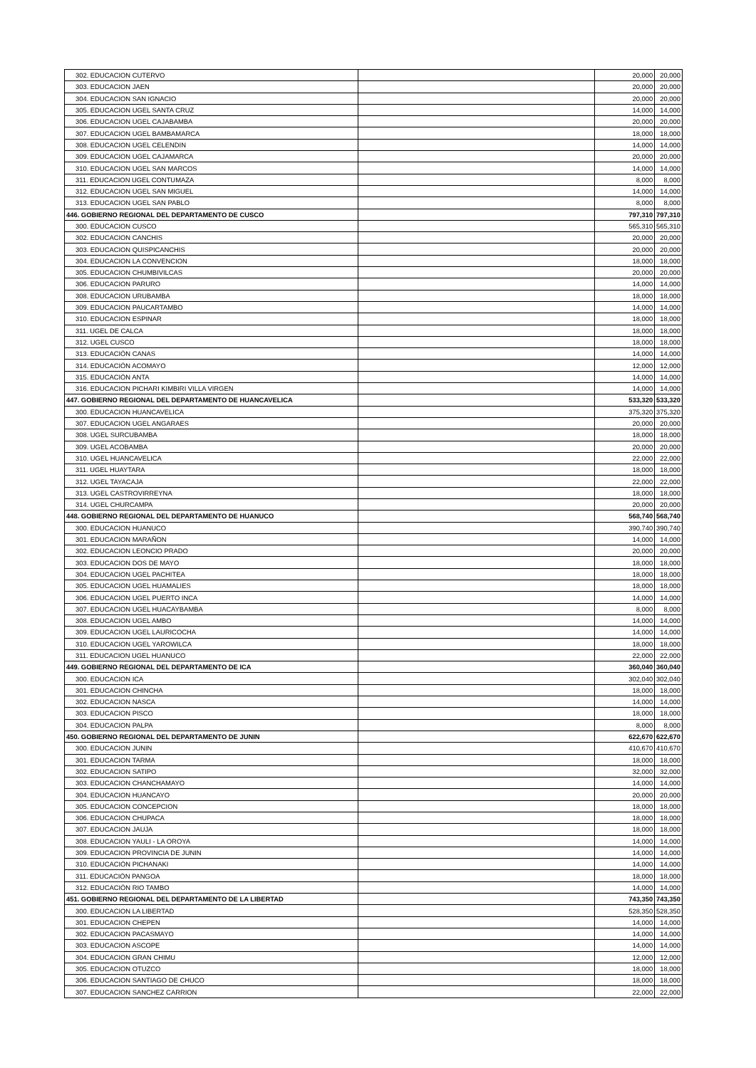| 302. EDUCACION CUTERVO | | 20,000 | 20,000 |
| 303. EDUCACION JAEN | | 20,000 | 20,000 |
| 304. EDUCACION SAN IGNACIO | | 20,000 | 20,000 |
| 305. EDUCACION UGEL SANTA CRUZ | | 14,000 | 14,000 |
| 306. EDUCACION UGEL CAJABAMBA | | 20,000 | 20,000 |
| 307. EDUCACION UGEL BAMBAMARCA | | 18,000 | 18,000 |
| 308. EDUCACION UGEL CELENDIN | | 14,000 | 14,000 |
| 309. EDUCACION UGEL CAJAMARCA | | 20,000 | 20,000 |
| 310. EDUCACION UGEL SAN MARCOS | | 14,000 | 14,000 |
| 311. EDUCACION UGEL CONTUMAZA | | 8,000 | 8,000 |
| 312. EDUCACION UGEL SAN MIGUEL | | 14,000 | 14,000 |
| 313. EDUCACION UGEL SAN PABLO | | 8,000 | 8,000 |
| 446. GOBIERNO REGIONAL DEL DEPARTAMENTO DE CUSCO | | 797,310 | 797,310 |
| 300. EDUCACION CUSCO | | 565,310 | 565,310 |
| 302. EDUCACION CANCHIS | | 20,000 | 20,000 |
| 303. EDUCACION QUISPICANCHIS | | 20,000 | 20,000 |
| 304. EDUCACION LA CONVENCION | | 18,000 | 18,000 |
| 305. EDUCACION CHUMBIVILCAS | | 20,000 | 20,000 |
| 306. EDUCACION PARURO | | 14,000 | 14,000 |
| 308. EDUCACION URUBAMBA | | 18,000 | 18,000 |
| 309. EDUCACION PAUCARTAMBO | | 14,000 | 14,000 |
| 310. EDUCACION ESPINAR | | 18,000 | 18,000 |
| 311. UGEL DE CALCA | | 18,000 | 18,000 |
| 312. UGEL CUSCO | | 18,000 | 18,000 |
| 313. EDUCACIÓN CANAS | | 14,000 | 14,000 |
| 314. EDUCACIÓN ACOMAYO | | 12,000 | 12,000 |
| 315. EDUCACIÓN ANTA | | 14,000 | 14,000 |
| 316. EDUCACION PICHARI KIMBIRI VILLA VIRGEN | | 14,000 | 14,000 |
| 447. GOBIERNO REGIONAL DEL DEPARTAMENTO DE HUANCAVELICA | | 533,320 | 533,320 |
| 300. EDUCACION HUANCAVELICA | | 375,320 | 375,320 |
| 307. EDUCACION UGEL ANGARAES | | 20,000 | 20,000 |
| 308. UGEL SURCUBAMBA | | 18,000 | 18,000 |
| 309. UGEL ACOBAMBA | | 20,000 | 20,000 |
| 310. UGEL HUANCAVELICA | | 22,000 | 22,000 |
| 311. UGEL HUAYTARA | | 18,000 | 18,000 |
| 312. UGEL TAYACAJA | | 22,000 | 22,000 |
| 313. UGEL CASTROVIRREYNA | | 18,000 | 18,000 |
| 314. UGEL CHURCAMPA | | 20,000 | 20,000 |
| 448. GOBIERNO REGIONAL DEL DEPARTAMENTO DE HUANUCO | | 568,740 | 568,740 |
| 300. EDUCACION HUANUCO | | 390,740 | 390,740 |
| 301. EDUCACION MARAÑON | | 14,000 | 14,000 |
| 302. EDUCACION LEONCIO PRADO | | 20,000 | 20,000 |
| 303. EDUCACION DOS DE MAYO | | 18,000 | 18,000 |
| 304. EDUCACION UGEL PACHITEA | | 18,000 | 18,000 |
| 305. EDUCACION UGEL HUAMALIES | | 18,000 | 18,000 |
| 306. EDUCACION UGEL PUERTO INCA | | 14,000 | 14,000 |
| 307. EDUCACION UGEL HUACAYBAMBA | | 8,000 | 8,000 |
| 308. EDUCACION UGEL AMBO | | 14,000 | 14,000 |
| 309. EDUCACION UGEL LAURICOCHA | | 14,000 | 14,000 |
| 310. EDUCACION UGEL YAROWILCA | | 18,000 | 18,000 |
| 311. EDUCACION UGEL HUANUCO | | 22,000 | 22,000 |
| 449. GOBIERNO REGIONAL DEL DEPARTAMENTO DE ICA | | 360,040 | 360,040 |
| 300. EDUCACION ICA | | 302,040 | 302,040 |
| 301. EDUCACION CHINCHA | | 18,000 | 18,000 |
| 302. EDUCACION NASCA | | 14,000 | 14,000 |
| 303. EDUCACION PISCO | | 18,000 | 18,000 |
| 304. EDUCACION PALPA | | 8,000 | 8,000 |
| 450. GOBIERNO REGIONAL DEL DEPARTAMENTO DE JUNIN | | 622,670 | 622,670 |
| 300. EDUCACION JUNIN | | 410,670 | 410,670 |
| 301. EDUCACION TARMA | | 18,000 | 18,000 |
| 302. EDUCACION SATIPO | | 32,000 | 32,000 |
| 303. EDUCACION CHANCHAMAYO | | 14,000 | 14,000 |
| 304. EDUCACION HUANCAYO | | 20,000 | 20,000 |
| 305. EDUCACION CONCEPCION | | 18,000 | 18,000 |
| 306. EDUCACION CHUPACA | | 18,000 | 18,000 |
| 307. EDUCACION JAUJA | | 18,000 | 18,000 |
| 308. EDUCACION YAULI - LA OROYA | | 14,000 | 14,000 |
| 309. EDUCACION PROVINCIA DE JUNIN | | 14,000 | 14,000 |
| 310. EDUCACIÓN PICHANAKI | | 14,000 | 14,000 |
| 311. EDUCACIÓN PANGOA | | 18,000 | 18,000 |
| 312. EDUCACIÓN RIO TAMBO | | 14,000 | 14,000 |
| 451. GOBIERNO REGIONAL DEL DEPARTAMENTO DE LA LIBERTAD | | 743,350 | 743,350 |
| 300. EDUCACION LA LIBERTAD | | 528,350 | 528,350 |
| 301. EDUCACION CHEPEN | | 14,000 | 14,000 |
| 302. EDUCACION PACASMAYO | | 14,000 | 14,000 |
| 303. EDUCACION ASCOPE | | 14,000 | 14,000 |
| 304. EDUCACION GRAN CHIMU | | 12,000 | 12,000 |
| 305. EDUCACION OTUZCO | | 18,000 | 18,000 |
| 306. EDUCACION SANTIAGO DE CHUCO | | 18,000 | 18,000 |
| 307. EDUCACION SANCHEZ CARRION | | 22,000 | 22,000 |